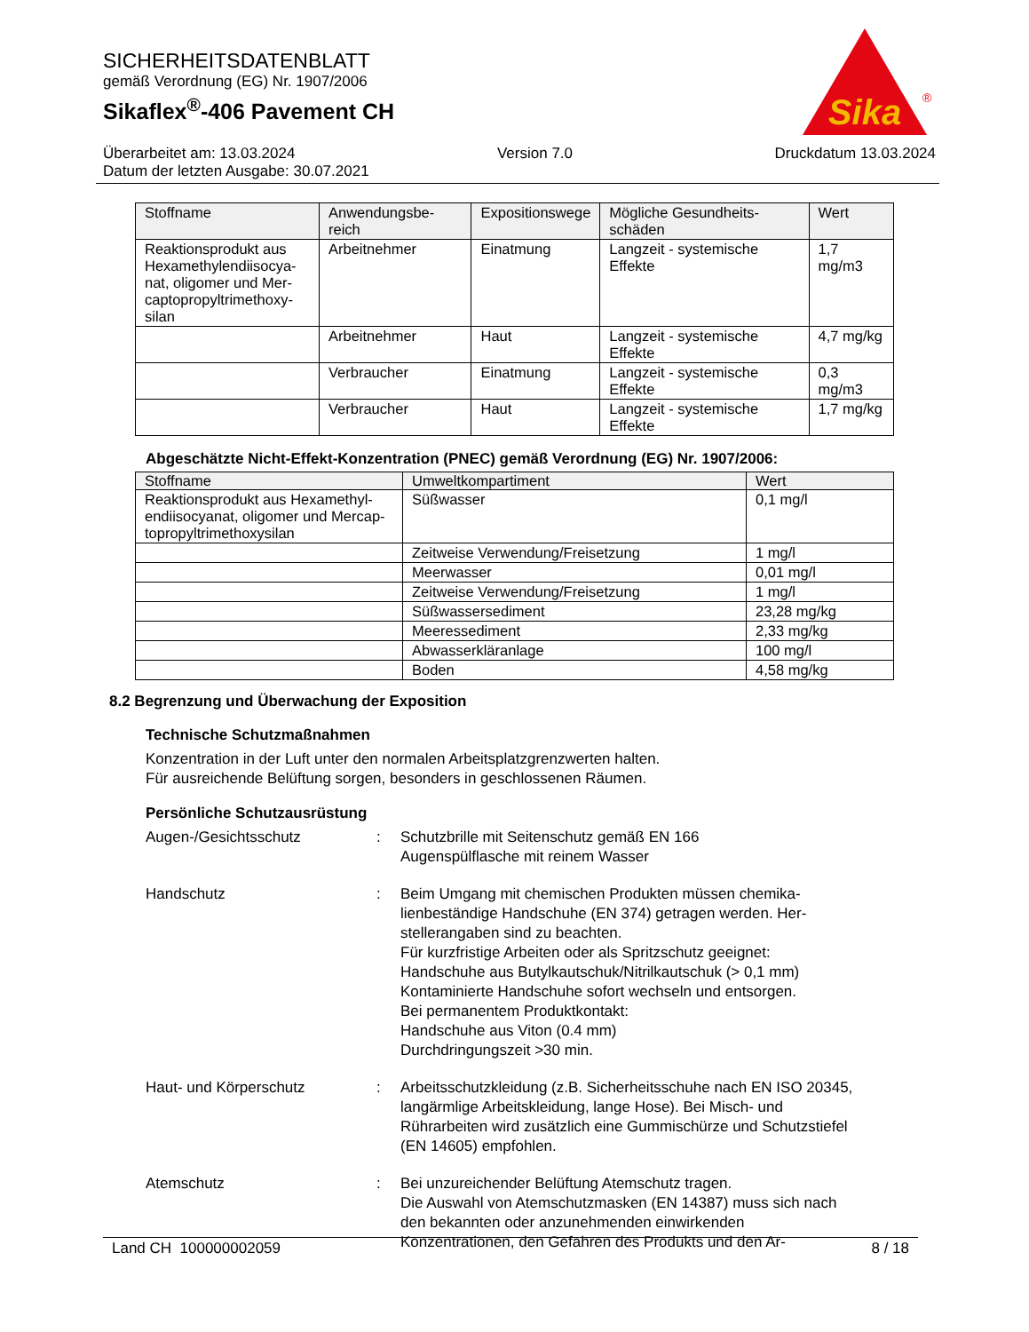SICHERHEITSDATENBLATT
gemäß Verordnung (EG) Nr. 1907/2006
Sikaflex<sup>®</sup>-406 Pavement CH
Sika
®
Überarbeitet am: 13.03.2024 Version 7.0 Druckdatum 13.03.2024
Datum der letzten Ausgabe: 30.07.2021
| Stoffname | Anwendungsbe-reich | Expositionswege | Mögliche Gesundheits-schäden | Wert |
| --- | --- | --- | --- | --- |
| Reaktionsprodukt aus Hexamethylendiisocya-nat, oligomer und Mer-captopropyltrimethoxy-silan | Arbeitnehmer | Einatmung | Langzeit - systemische Effekte | 1,7 mg/m3 |
| | Arbeitnehmer | Haut | Langzeit - systemische Effekte | 4,7 mg/kg |
| | Verbraucher | Einatmung | Langzeit - systemische Effekte | 0,3 mg/m3 |
| | Verbraucher | Haut | Langzeit - systemische Effekte | 1,7 mg/kg |
Abgeschätzte Nicht-Effekt-Konzentration (PNEC) gemäß Verordnung (EG) Nr. 1907/2006:
| Stoffname | Umweltkompartiment | Wert |
| --- | --- | --- |
| Reaktionsprodukt aus Hexamethyl-endiisocyanat, oligomer und Mercap-topropyltrimethoxysilan | Süßwasser | 0,1 mg/l |
| | Zeitweise Verwendung/Freisetzung | 1 mg/l |
| | Meerwasser | 0,01 mg/l |
| | Zeitweise Verwendung/Freisetzung | 1 mg/l |
| | Süßwassersediment | 23,28 mg/kg |
| | Meeressediment | 2,33 mg/kg |
| | Abwasserkläranlage | 100 mg/l |
| | Boden | 4,58 mg/kg |
8.2 Begrenzung und Überwachung der Exposition
Technische Schutzmaßnahmen
Konzentration in der Luft unter den normalen Arbeitsplatzgrenzwerten halten.
Für ausreichende Belüftung sorgen, besonders in geschlossenen Räumen.
Persönliche Schutzausrüstung
Augen-/Gesichtsschutz : Schutzbrille mit Seitenschutz gemäß EN 166
Augenspülflasche mit reinem Wasser
Handschutz : Beim Umgang mit chemischen Produkten müssen chemika-lienbeständige Handschuhe (EN 374) getragen werden. Her-stellerangaben sind zu beachten.
Für kurzfristige Arbeiten oder als Spritzschutz geeignet:
Handschuhe aus Butylkautschuk/Nitrilkautschuk (> 0,1 mm)
Kontaminierte Handschuhe sofort wechseln und entsorgen.
Bei permanentem Produktkontakt:
Handschuhe aus Viton (0.4 mm)
Durchdringungszeit >30 min.
Haut- und Körperschutz : Arbeitsschutzkleidung (z.B. Sicherheitsschuhe nach EN ISO 20345, langärmlige Arbeitskleidung, lange Hose). Bei Misch- und Rührarbeiten wird zusätzlich eine Gummischürze und Schutzstiefel (EN 14605) empfohlen.
Atemschutz : Bei unzureichender Belüftung Atemschutz tragen.
Die Auswahl von Atemschutzmasken (EN 14387) muss sich nach den bekannten oder anzunehmenden einwirkenden Konzentrationen, den Gefahren des Produkts und den Ar-
Land CH 100000002059 8 / 18